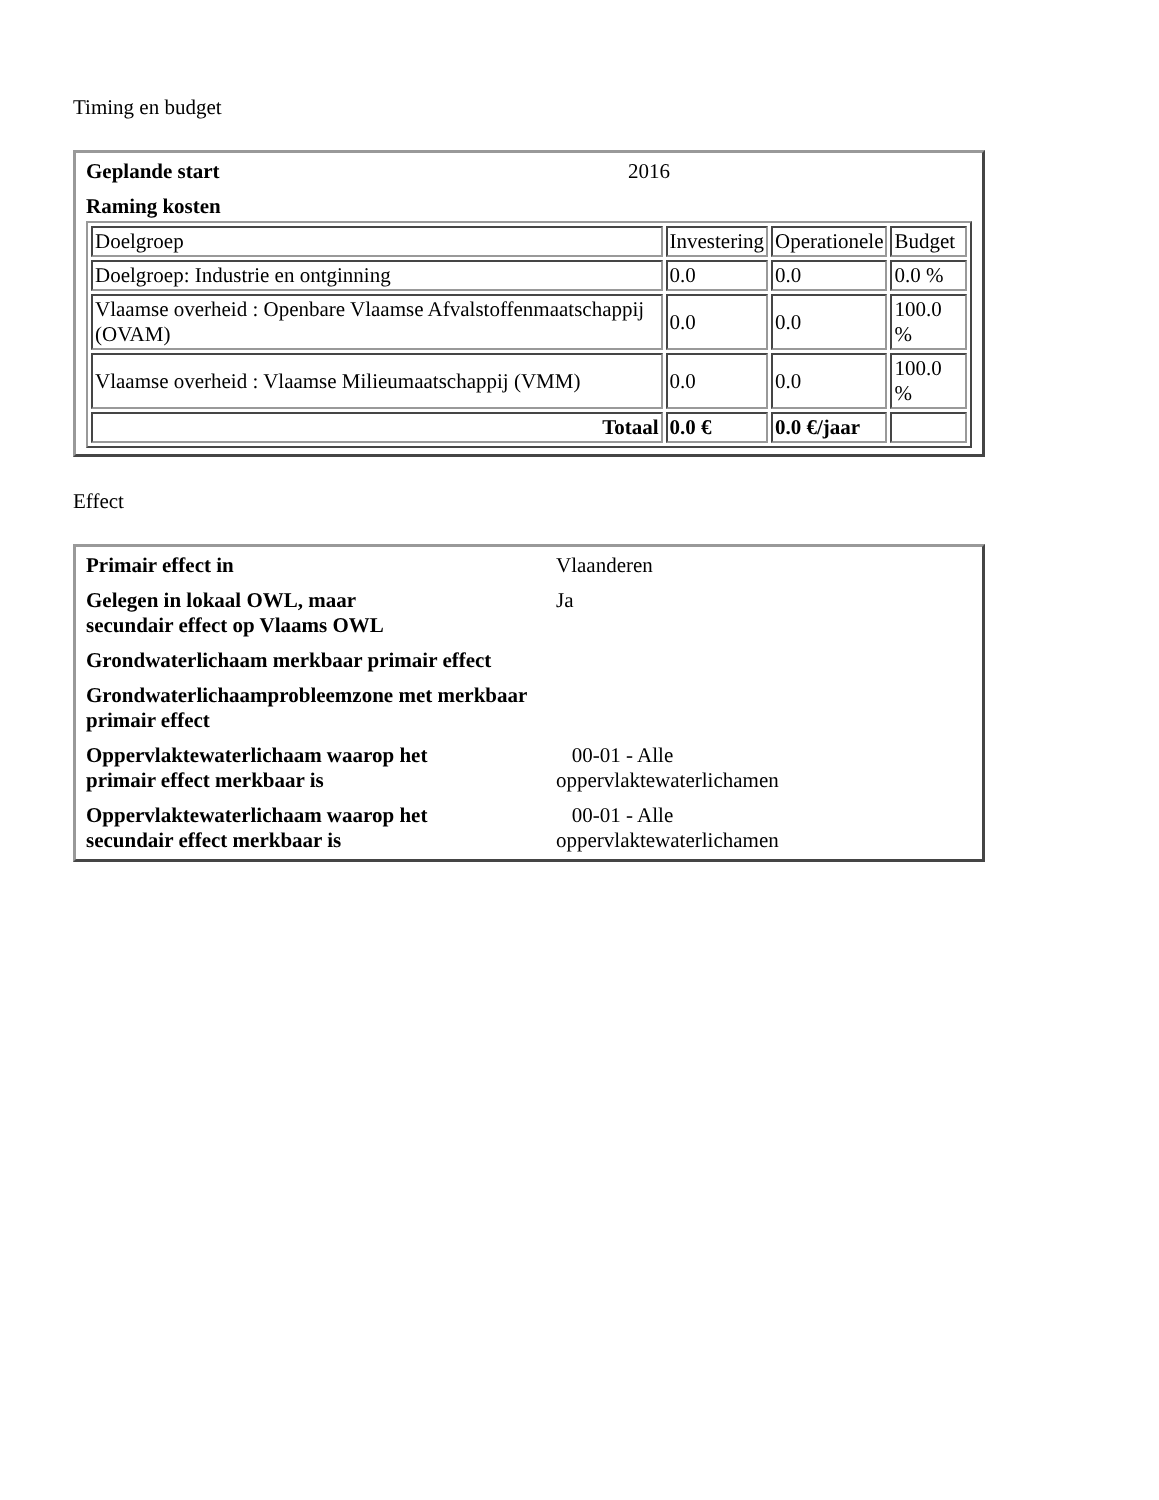Timing en budget
| Geplande start | 2016 |
| Raming kosten | |
| / Doelgroep / Investering / Operationele / Budget / / Doelgroep: Industrie en ontginning / 0.0 / 0.0 / 0.0 % / / Vlaamse overheid : Openbare Vlaamse Afvalstoffenmaatschappij (OVAM) / 0.0 / 0.0 / 100.0 % / / Vlaamse overheid : Vlaamse Milieumaatschappij (VMM) / 0.0 / 0.0 / 100.0 % / / Totaal / 0.0 € / 0.0 €/jaar / / | |
Effect
| Primair effect in | Vlaanderen |
| Gelegen in lokaal OWL, maar secundair effect op Vlaams OWL | Ja |
| Grondwaterlichaam merkbaar primair effect | |
| Grondwaterlichaamprobleemzone met merkbaar primair effect | |
| Oppervlaktewaterlichaam waarop het primair effect merkbaar is | 00-01 - Alle oppervlaktewaterlichamen |
| Oppervlaktewaterlichaam waarop het secundair effect merkbaar is | 00-01 - Alle oppervlaktewaterlichamen |